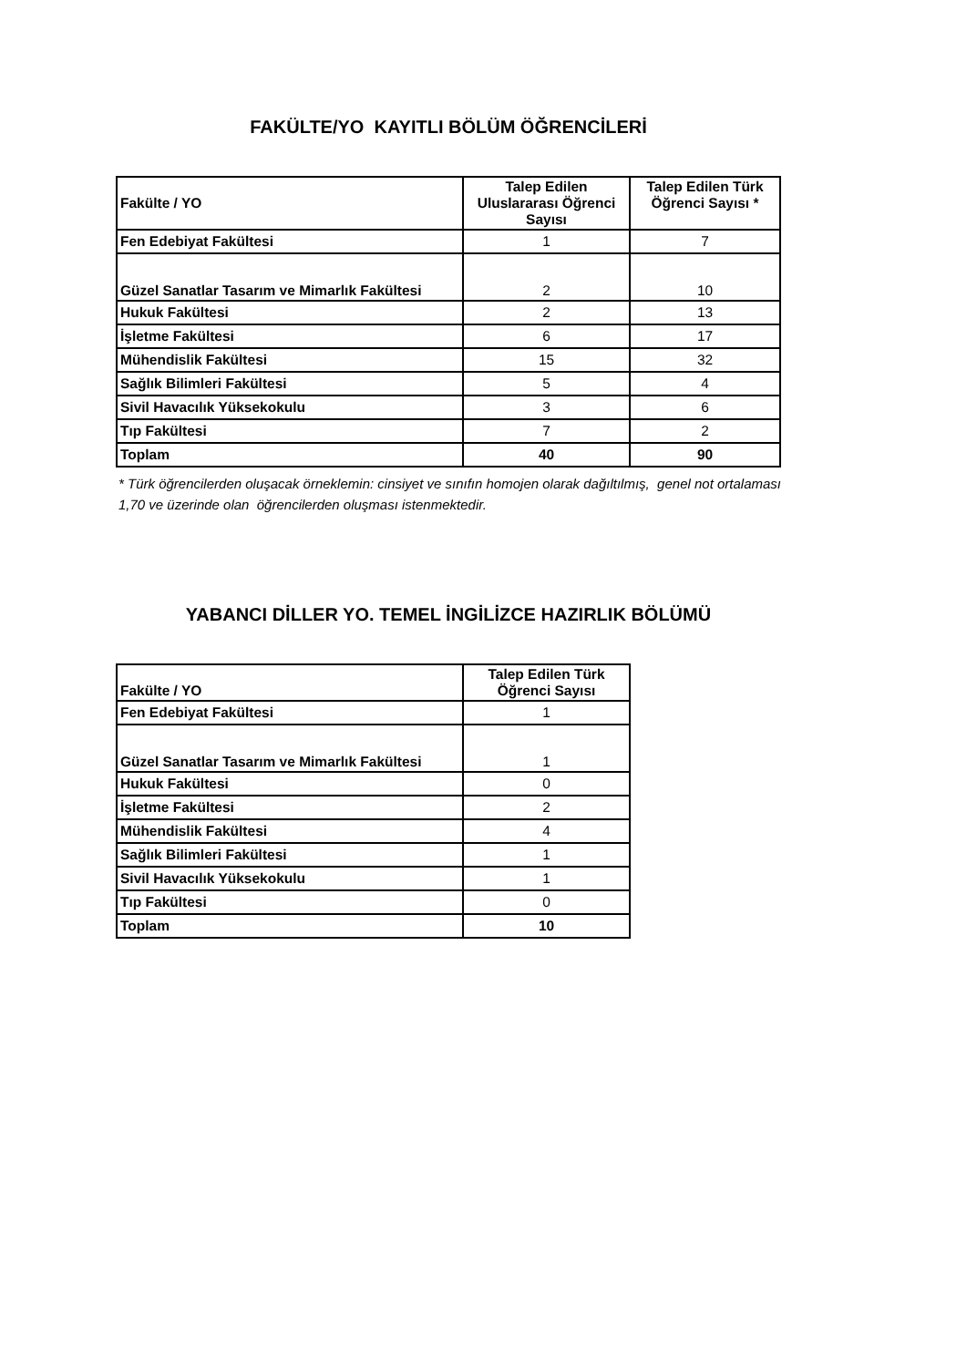FAKÜLTE/YO KAYITLI BÖLÜM ÖĞRENCİLERİ
| Fakülte / YO | Talep Edilen Uluslararası Öğrenci Sayısı | Talep Edilen Türk Öğrenci Sayısı * |
| --- | --- | --- |
| Fen Edebiyat Fakültesi | 1 | 7 |
| Güzel Sanatlar Tasarım ve Mimarlık Fakültesi | 2 | 10 |
| Hukuk Fakültesi | 2 | 13 |
| İşletme Fakültesi | 6 | 17 |
| Mühendislik Fakültesi | 15 | 32 |
| Sağlık Bilimleri Fakültesi | 5 | 4 |
| Sivil Havacılık Yüksekokulu | 3 | 6 |
| Tıp Fakültesi | 7 | 2 |
| Toplam | 40 | 90 |
* Türk öğrencilerden oluşacak örneklemin: cinsiyet ve sınıfın homojen olarak dağıltılmış, genel not ortalaması 1,70 ve üzerinde olan öğrencilerden oluşması istenmektedir.
YABANCI DİLLER YO. TEMEL İNGİLİZCE HAZIRLIK BÖLÜMÜ
| Fakülte / YO | Talep Edilen Türk Öğrenci Sayısı |
| --- | --- |
| Fen Edebiyat Fakültesi | 1 |
| Güzel Sanatlar Tasarım ve Mimarlık Fakültesi | 1 |
| Hukuk Fakültesi | 0 |
| İşletme Fakültesi | 2 |
| Mühendislik Fakültesi | 4 |
| Sağlık Bilimleri Fakültesi | 1 |
| Sivil Havacılık Yüksekokulu | 1 |
| Tıp Fakültesi | 0 |
| Toplam | 10 |